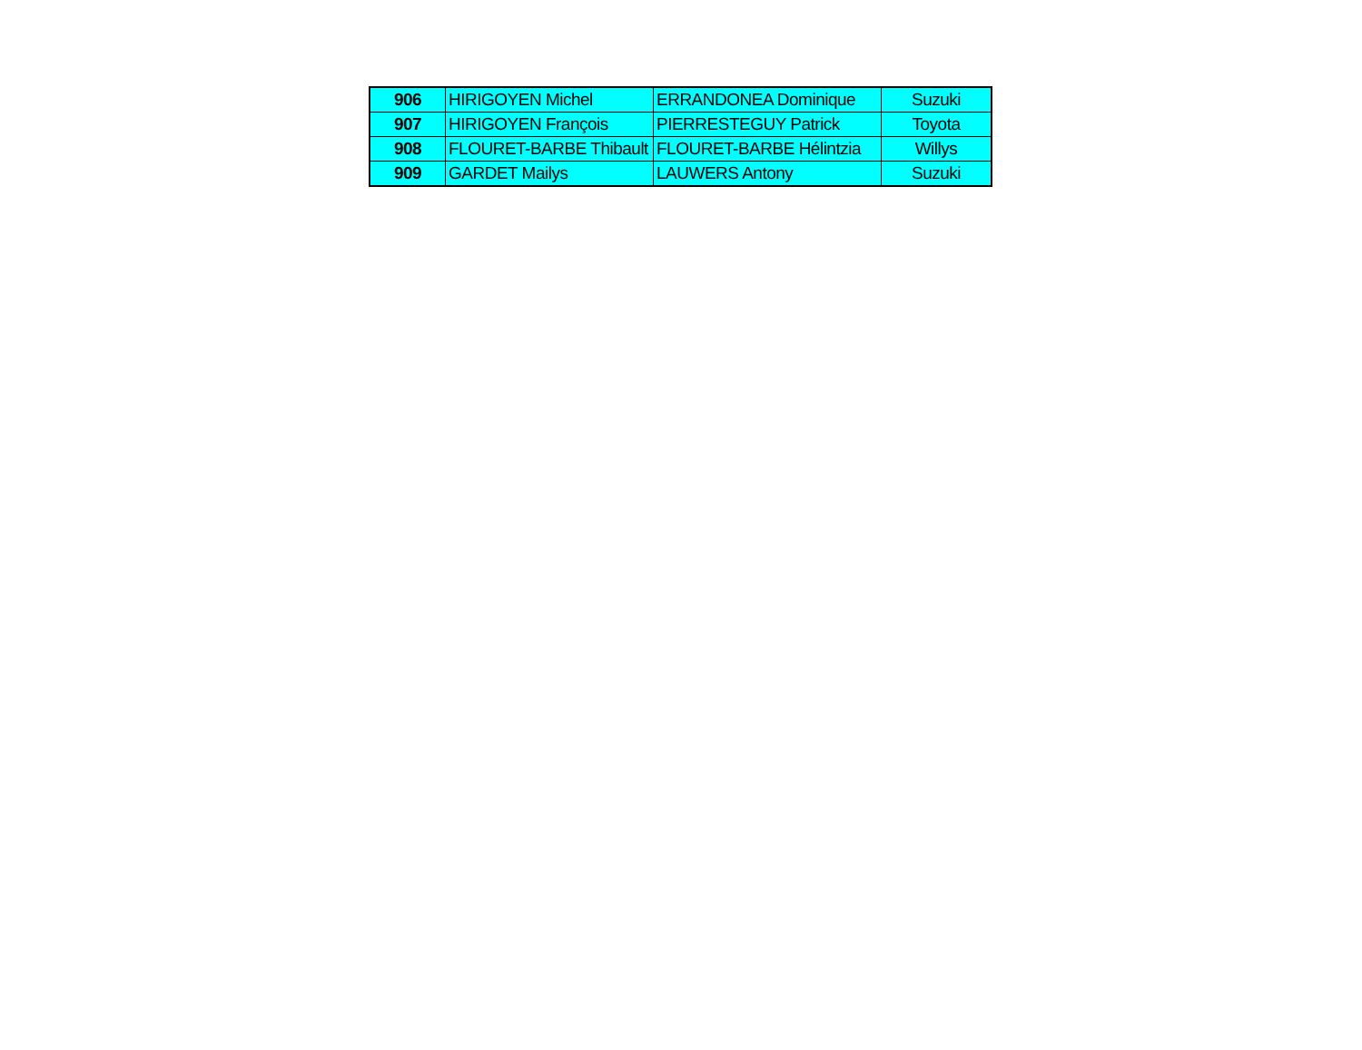| 906 | HIRIGOYEN Michel | ERRANDONEA Dominique | Suzuki |
| 907 | HIRIGOYEN François | PIERRESTEGUY Patrick | Toyota |
| 908 | FLOURET-BARBE Thibault | FLOURET-BARBE Hélintzia | Willys |
| 909 | GARDET Mailys | LAUWERS Antony | Suzuki |